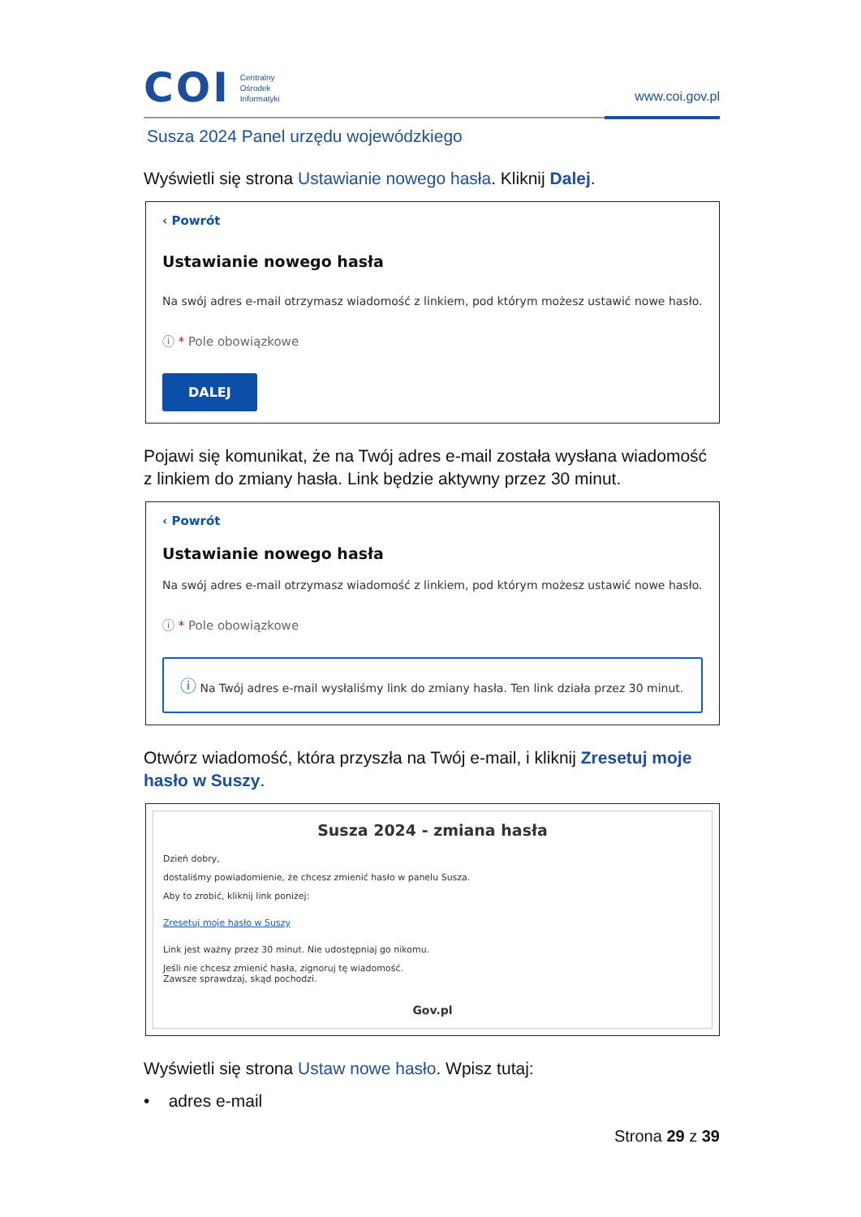COI
Centralny
Ośrodek
Informatyki
www.coi.gov.pl
Susza 2024 Panel urzędu wojewódzkiego
Wyświetli się strona Ustawianie nowego hasła. Kliknij Dalej.
‹ Powrót
Ustawianie nowego hasła
Na swój adres e-mail otrzymasz wiadomość z linkiem, pod którym możesz ustawić nowe hasło.
ⓘ * Pole obowiązkowe
DALEJ
Pojawi się komunikat, że na Twój adres e-mail została wysłana wiadomość z linkiem do zmiany hasła. Link będzie aktywny przez 30 minut.
‹ Powrót
Ustawianie nowego hasła
Na swój adres e-mail otrzymasz wiadomość z linkiem, pod którym możesz ustawić nowe hasło.
ⓘ * Pole obowiązkowe
ⓘ Na Twój adres e-mail wysłaliśmy link do zmiany hasła. Ten link działa przez 30 minut.
Otwórz wiadomość, która przyszła na Twój e-mail, i kliknij Zresetuj moje hasło w Suszy.
Susza 2024 - zmiana hasła
Dzień dobry,
dostaliśmy powiadomienie, że chcesz zmienić hasło w panelu Susza.
Aby to zrobić, kliknij link poniżej:
Zresetuj moje hasło w Suszy
Link jest ważny przez 30 minut. Nie udostępniaj go nikomu.
Jeśli nie chcesz zmienić hasła, zignoruj tę wiadomość.
Zawsze sprawdzaj, skąd pochodzi.
Gov.pl
Wyświetli się strona Ustaw nowe hasło. Wpisz tutaj:
• adres e-mail
Strona 29 z 39